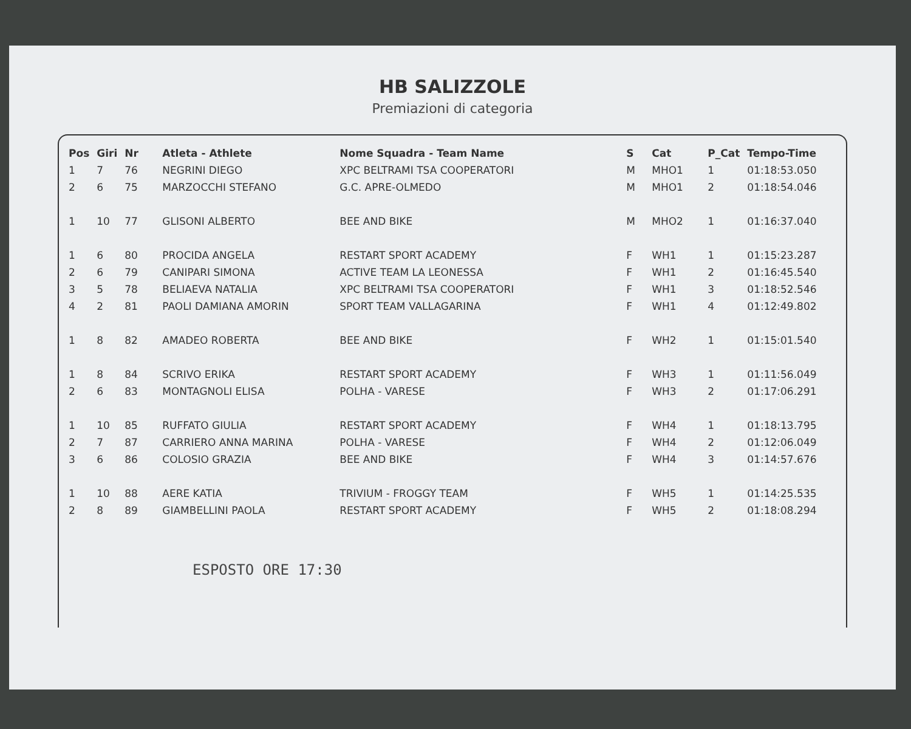HB SALIZZOLE
Premiazioni di categoria
| Pos | Giri | Nr | Atleta - Athlete | Nome Squadra - Team Name | S | Cat | P_Cat | Tempo-Time |
| --- | --- | --- | --- | --- | --- | --- | --- | --- |
| 1 | 7 | 76 | NEGRINI DIEGO | XPC BELTRAMI TSA COOPERATORI | M | MHO1 | 1 | 01:18:53.050 |
| 2 | 6 | 75 | MARZOCCHI STEFANO | G.C. APRE-OLMEDO | M | MHO1 | 2 | 01:18:54.046 |
| 1 | 10 | 77 | GLISONI ALBERTO | BEE AND BIKE | M | MHO2 | 1 | 01:16:37.040 |
| 1 | 6 | 80 | PROCIDA ANGELA | RESTART SPORT ACADEMY | F | WH1 | 1 | 01:15:23.287 |
| 2 | 6 | 79 | CANIPARI SIMONA | ACTIVE TEAM LA LEONESSA | F | WH1 | 2 | 01:16:45.540 |
| 3 | 5 | 78 | BELIAEVA NATALIA | XPC BELTRAMI TSA COOPERATORI | F | WH1 | 3 | 01:18:52.546 |
| 4 | 2 | 81 | PAOLI DAMIANA AMORIN | SPORT TEAM VALLAGARINA | F | WH1 | 4 | 01:12:49.802 |
| 1 | 8 | 82 | AMADEO ROBERTA | BEE AND BIKE | F | WH2 | 1 | 01:15:01.540 |
| 1 | 8 | 84 | SCRIVO ERIKA | RESTART SPORT ACADEMY | F | WH3 | 1 | 01:11:56.049 |
| 2 | 6 | 83 | MONTAGNOLI ELISA | POLHA - VARESE | F | WH3 | 2 | 01:17:06.291 |
| 1 | 10 | 85 | RUFFATO GIULIA | RESTART SPORT ACADEMY | F | WH4 | 1 | 01:18:13.795 |
| 2 | 7 | 87 | CARRIERO ANNA MARINA | POLHA - VARESE | F | WH4 | 2 | 01:12:06.049 |
| 3 | 6 | 86 | COLOSIO GRAZIA | BEE AND BIKE | F | WH4 | 3 | 01:14:57.676 |
| 1 | 10 | 88 | AERE KATIA | TRIVIUM - FROGGY TEAM | F | WH5 | 1 | 01:14:25.535 |
| 2 | 8 | 89 | GIAMBELLINI PAOLA | RESTART SPORT ACADEMY | F | WH5 | 2 | 01:18:08.294 |
ESPOSTO ORE 17:30